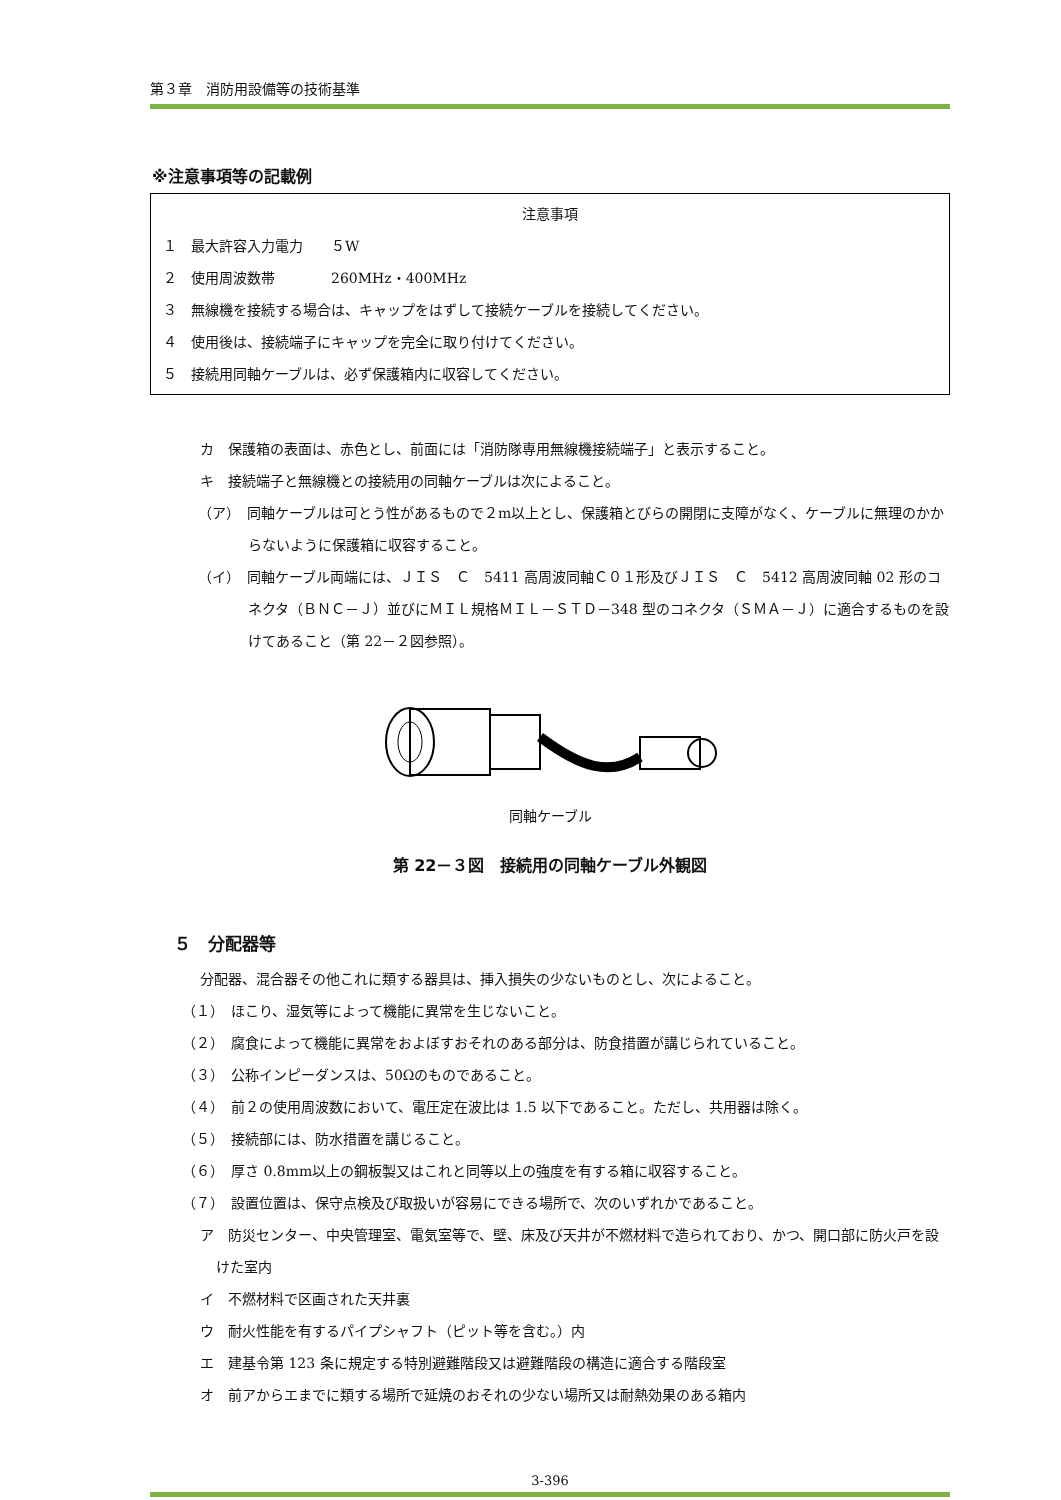第３章　消防用設備等の技術基準
※注意事項等の記載例
注意事項
１　最大許容入力電力　　５W
２　使用周波数帯　　　　260MHz・400MHz
３　無線機を接続する場合は、キャップをはずして接続ケーブルを接続してください。
４　使用後は、接続端子にキャップを完全に取り付けてください。
５　接続用同軸ケーブルは、必ず保護箱内に収容してください。
カ　保護箱の表面は、赤色とし、前面には「消防隊専用無線機接続端子」と表示すること。
キ　接続端子と無線機との接続用の同軸ケーブルは次によること。
（ア）　同軸ケーブルは可とう性があるもので２m以上とし、保護箱とびらの開閉に支障がなく、ケーブルに無理のかからないように保護箱に収容すること。
（イ）　同軸ケーブル両端には、ＪＩＳ　Ｃ　5411 高周波同軸Ｃ０１形及びＪＩＳ　Ｃ　5412 高周波同軸 02 形のコネクタ（ＢＮＣ－Ｊ）並びにＭＩＬ規格ＭＩＬ－ＳＴＤ－348 型のコネクタ（ＳＭＡ－Ｊ）に適合するものを設けてあること（第 22－２図参照）。
同軸ケーブル
第 22－３図　接続用の同軸ケーブル外観図
５　分配器等
分配器、混合器その他これに類する器具は、挿入損失の少ないものとし、次によること。
（１）　ほこり、湿気等によって機能に異常を生じないこと。
（２）　腐食によって機能に異常をおよぼすおそれのある部分は、防食措置が講じられていること。
（３）　公称インピーダンスは、50Ωのものであること。
（４）　前２の使用周波数において、電圧定在波比は 1.5 以下であること。ただし、共用器は除く。
（５）　接続部には、防水措置を講じること。
（６）　厚さ 0.8mm以上の鋼板製又はこれと同等以上の強度を有する箱に収容すること。
（７）　設置位置は、保守点検及び取扱いが容易にできる場所で、次のいずれかであること。
ア　防災センター、中央管理室、電気室等で、壁、床及び天井が不燃材料で造られており、かつ、開口部に防火戸を設けた室内
イ　不燃材料で区画された天井裏
ウ　耐火性能を有するパイプシャフト（ピット等を含む。）内
エ　建基令第 123 条に規定する特別避難階段又は避難階段の構造に適合する階段室
オ　前アからエまでに類する場所で延焼のおそれの少ない場所又は耐熱効果のある箱内
3-396